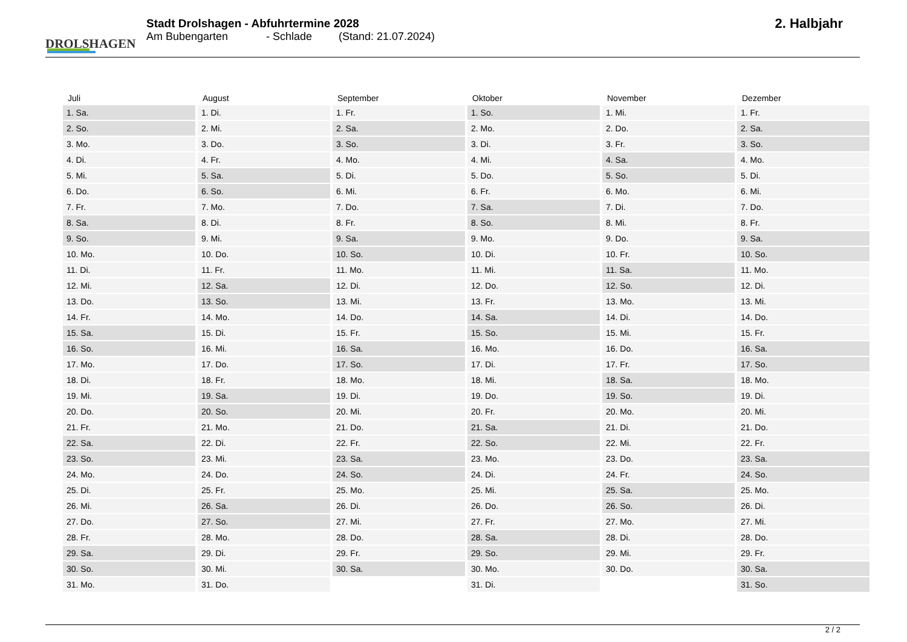DROLSHAGEN
Stadt Drolshagen - Abfuhrtermine 2028
Am Bubengarten - Schlade (Stand: 21.07.2024)
2. Halbjahr
| Juli | August | September | Oktober | November | Dezember |
| --- | --- | --- | --- | --- | --- |
| 1. Sa. | 1. Di. | 1. Fr. | 1. So. | 1. Mi. | 1. Fr. |
| 2. So. | 2. Mi. | 2. Sa. | 2. Mo. | 2. Do. | 2. Sa. |
| 3. Mo. | 3. Do. | 3. So. | 3. Di. | 3. Fr. | 3. So. |
| 4. Di. | 4. Fr. | 4. Mo. | 4. Mi. | 4. Sa. | 4. Mo. |
| 5. Mi. | 5. Sa. | 5. Di. | 5. Do. | 5. So. | 5. Di. |
| 6. Do. | 6. So. | 6. Mi. | 6. Fr. | 6. Mo. | 6. Mi. |
| 7. Fr. | 7. Mo. | 7. Do. | 7. Sa. | 7. Di. | 7. Do. |
| 8. Sa. | 8. Di. | 8. Fr. | 8. So. | 8. Mi. | 8. Fr. |
| 9. So. | 9. Mi. | 9. Sa. | 9. Mo. | 9. Do. | 9. Sa. |
| 10. Mo. | 10. Do. | 10. So. | 10. Di. | 10. Fr. | 10. So. |
| 11. Di. | 11. Fr. | 11. Mo. | 11. Mi. | 11. Sa. | 11. Mo. |
| 12. Mi. | 12. Sa. | 12. Di. | 12. Do. | 12. So. | 12. Di. |
| 13. Do. | 13. So. | 13. Mi. | 13. Fr. | 13. Mo. | 13. Mi. |
| 14. Fr. | 14. Mo. | 14. Do. | 14. Sa. | 14. Di. | 14. Do. |
| 15. Sa. | 15. Di. | 15. Fr. | 15. So. | 15. Mi. | 15. Fr. |
| 16. So. | 16. Mi. | 16. Sa. | 16. Mo. | 16. Do. | 16. Sa. |
| 17. Mo. | 17. Do. | 17. So. | 17. Di. | 17. Fr. | 17. So. |
| 18. Di. | 18. Fr. | 18. Mo. | 18. Mi. | 18. Sa. | 18. Mo. |
| 19. Mi. | 19. Sa. | 19. Di. | 19. Do. | 19. So. | 19. Di. |
| 20. Do. | 20. So. | 20. Mi. | 20. Fr. | 20. Mo. | 20. Mi. |
| 21. Fr. | 21. Mo. | 21. Do. | 21. Sa. | 21. Di. | 21. Do. |
| 22. Sa. | 22. Di. | 22. Fr. | 22. So. | 22. Mi. | 22. Fr. |
| 23. So. | 23. Mi. | 23. Sa. | 23. Mo. | 23. Do. | 23. Sa. |
| 24. Mo. | 24. Do. | 24. So. | 24. Di. | 24. Fr. | 24. So. |
| 25. Di. | 25. Fr. | 25. Mo. | 25. Mi. | 25. Sa. | 25. Mo. |
| 26. Mi. | 26. Sa. | 26. Di. | 26. Do. | 26. So. | 26. Di. |
| 27. Do. | 27. So. | 27. Mi. | 27. Fr. | 27. Mo. | 27. Mi. |
| 28. Fr. | 28. Mo. | 28. Do. | 28. Sa. | 28. Di. | 28. Do. |
| 29. Sa. | 29. Di. | 29. Fr. | 29. So. | 29. Mi. | 29. Fr. |
| 30. So. | 30. Mi. | 30. Sa. | 30. Mo. | 30. Do. | 30. Sa. |
| 31. Mo. | 31. Do. | | 31. Di. | | 31. So. |
2 / 2